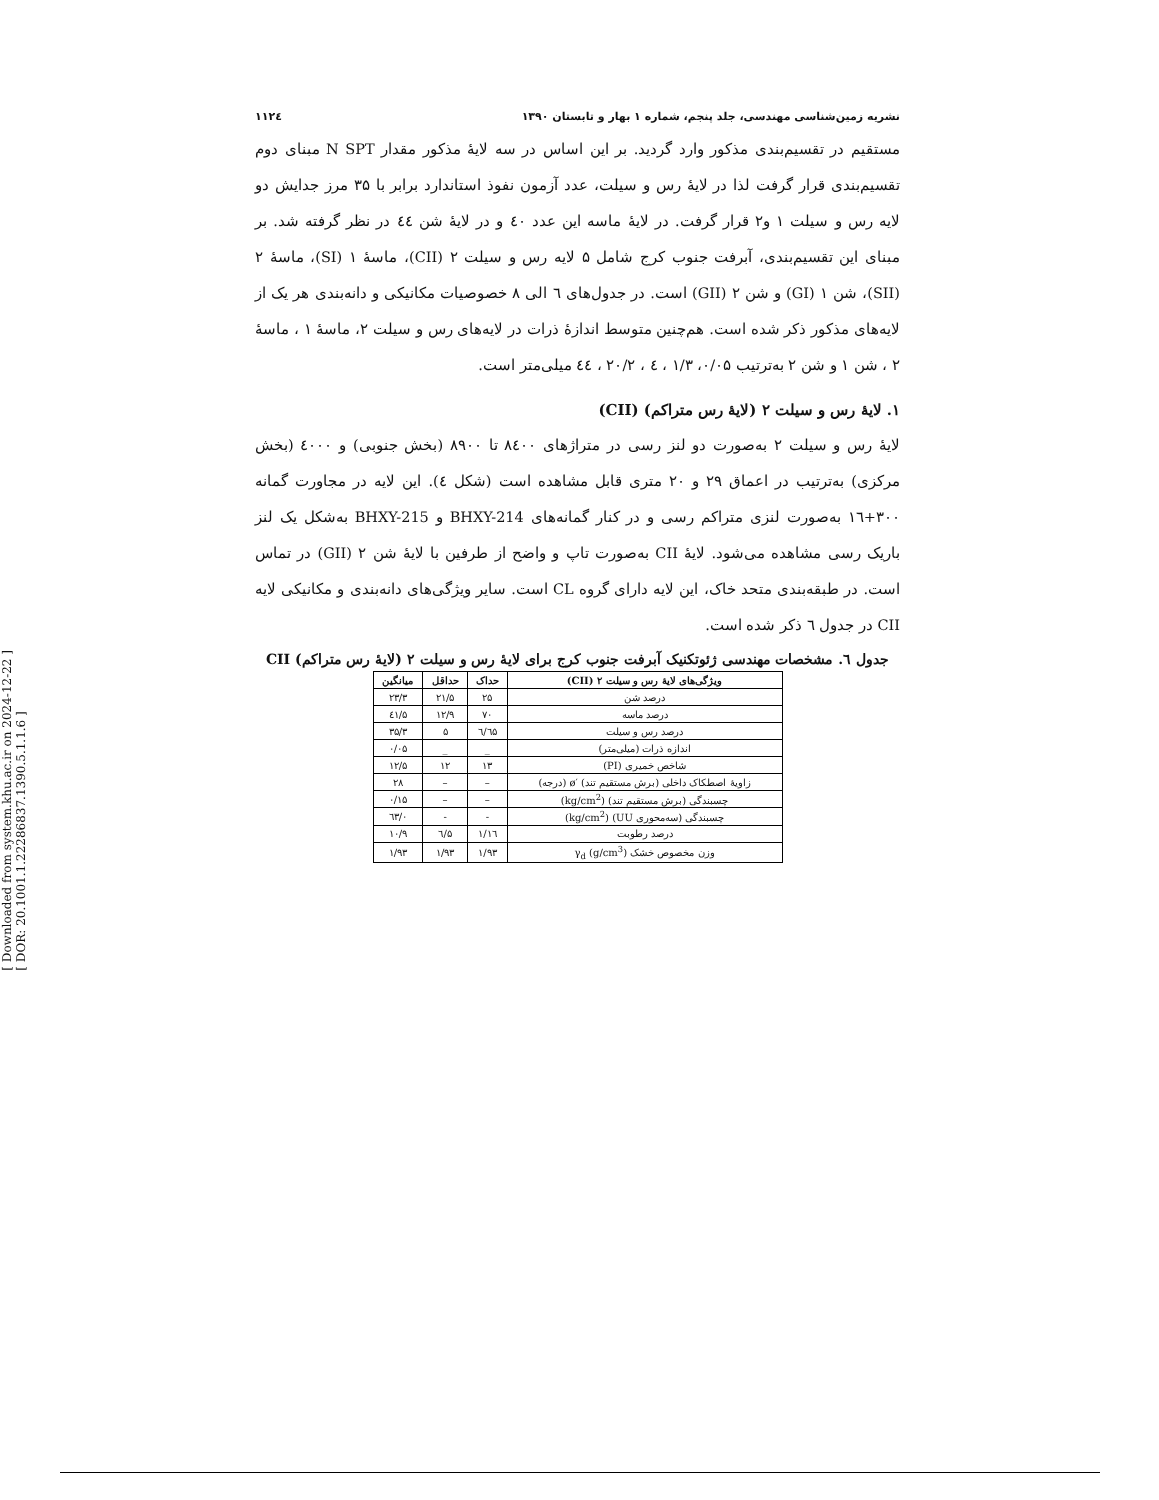[ Downloaded from system.khu.ac.ir on 2024-12-22 ]
[ DOR: 20.1001.1.22286837.1390.5.1.1.6 ]
نشریه زمین‌شناسی مهندسی، جلد پنجم، شماره ۱ بهار و تابستان ۱۳۹۰ ۱۱۲٤
مستقیم در تقسیم‌بندی مذکور وارد گردید. بر این اساس در سه لایهٔ مذکور مقدار N SPT مبنای دوم تقسیم‌بندی قرار گرفت لذا در لایهٔ رس و سیلت، عدد آزمون نفوذ استاندارد برابر با ۳۵ مرز جدایش دو لایه رس و سیلت ۱ و۲ قرار گرفت. در لایهٔ ماسه این عدد ٤۰ و در لایهٔ شن ٤٤ در نظر گرفته شد. بر مبنای این تقسیم‌بندی، آبرفت جنوب کرج شامل ۵ لایه رس و سیلت ۲ (CII)، ماسهٔ ۱ (SI)، ماسهٔ ۲ (SII)، شن ۱ (GI) و شن ۲ (GII) است. در جدول‌های ٦ الی ۸ خصوصیات مکانیکی و دانه‌بندی هر یک از لایه‌های مذکور ذکر شده است. هم‌چنین متوسط اندازهٔ ذرات در لایه‌های رس و سیلت ۲، ماسهٔ ۱ ، ماسهٔ ۲ ، شن ۱ و شن ۲ به‌ترتیب ۰/۰۵، ۱/۳ ، ٤ ، ۲۰/۲ ، ٤٤ میلی‌متر است.
۱. لایهٔ رس و سیلت ۲ (لایهٔ رس متراکم) (CII)
لایهٔ رس و سیلت ۲ به‌صورت دو لنز رسی در متراژهای ۸٤۰۰ تا ۸۹۰۰ (بخش جنوبی) و ٤۰۰۰ (بخش مرکزی) به‌ترتیب در اعماق ۲۹ و ۲۰ متری قابل مشاهده است (شکل ٤). این لایه در مجاورت گمانه ۳۰۰+۱٦ به‌صورت لنزی متراکم رسی و در کنار گمانه‌های BHXY-214 و BHXY-215 به‌شکل یک لنز باریک رسی مشاهده می‌شود. لایهٔ CII به‌صورت تاپ و واضح از طرفین با لایهٔ شن ۲ (GII) در تماس است. در طبقه‌بندی متحد خاک، این لایه دارای گروه CL است. سایر ویژگی‌های دانه‌بندی و مکانیکی لایه CII در جدول ٦ ذکر شده است.
جدول ٦. مشخصات مهندسی ژئوتکنیک آبرفت جنوب کرج برای لایهٔ رس و سیلت ۲ (لایهٔ رس متراکم) CII
| ویژگی‌های لایهٔ رس و سیلت ۲ (CII) | حداک | حداقل | میانگین |
| --- | --- | --- | --- |
| درصد شن | ۲۵ | ۲۱/۵ | ۲۳/۳ |
| درصد ماسه | ۷۰ | ۱۲/۹ | ٤۱/۵ |
| درصد رس و سیلت | ٦۵/٦ | ۵ | ۳۵/۳ |
| اندازه ذرات (میلی‌متر) | _ | _ | ۰/۰۵ |
| شاخص خمیری (PI) | ۱۳ | ۱۲ | ۱۲/۵ |
| زاویهٔ اصطکاک داخلی (برش مستقیم تند) ′ø (درجه) | – | – | ۲۸ |
| چسبندگی (برش مستقیم تند) (kg/cm<sup>2</sup>) | – | – | ۰/۱۵ |
| چسبندگی (سه‌محوری UU) (kg/cm<sup>2</sup>) | - | - | ۰/٦۳ |
| درصد رطوبت | ۱٦/۱ | ۵/٦ | ۱۰/۹ |
| وزن مخصوص خشک γ<sub>d</sub> (g/cm<sup>3</sup>) | ۱/۹۳ | ۱/۹۳ | ۱/۹۳ |